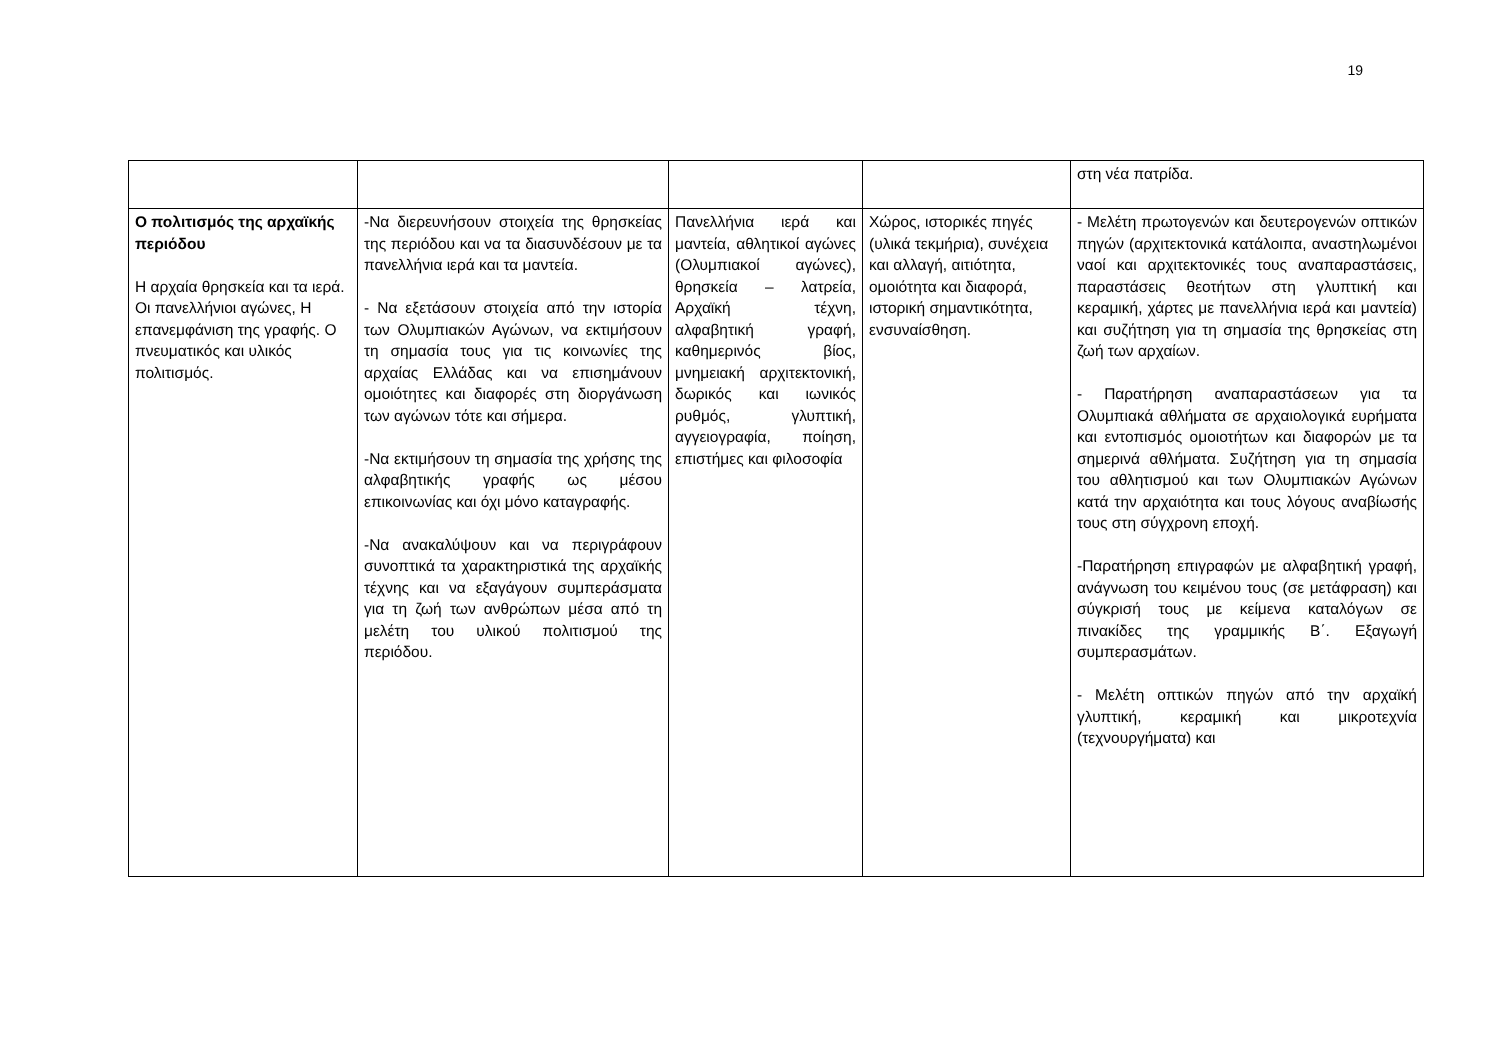19
| | | | | στη νέα πατρίδα. |
| Ο πολιτισμός της αρχαϊκής περιόδου Η αρχαία θρησκεία και τα ιερά. Οι πανελλήνιοι αγώνες, Η επανεμφάνιση της γραφής. Ο πνευματικός και υλικός πολιτισμός. | -Να διερευνήσουν στοιχεία της θρησκείας της περιόδου και να τα διασυνδέσουν με τα πανελλήνια ιερά και τα μαντεία. - Να εξετάσουν στοιχεία από την ιστορία των Ολυμπιακών Αγώνων, να εκτιμήσουν τη σημασία τους για τις κοινωνίες της αρχαίας Ελλάδας και να επισημάνουν ομοιότητες και διαφορές στη διοργάνωση των αγώνων τότε και σήμερα. -Να εκτιμήσουν τη σημασία της χρήσης της αλφαβητικής γραφής ως μέσου επικοινωνίας και όχι μόνο καταγραφής. -Να ανακαλύψουν και να περιγράφουν συνοπτικά τα χαρακτηριστικά της αρχαϊκής τέχνης και να εξαγάγουν συμπεράσματα για τη ζωή των ανθρώπων μέσα από τη μελέτη του υλικού πολιτισμού της περιόδου. | Πανελλήνια ιερά και μαντεία, αθλητικοί αγώνες (Ολυμπιακοί αγώνες), θρησκεία – λατρεία, Αρχαϊκή τέχνη, αλφαβητική γραφή, καθημερινός βίος, μνημειακή αρχιτεκτονική, δωρικός και ιωνικός ρυθμός, γλυπτική, αγγειογραφία, ποίηση, επιστήμες και φιλοσοφία | Χώρος, ιστορικές πηγές (υλικά τεκμήρια), συνέχεια και αλλαγή, αιτιότητα, ομοιότητα και διαφορά, ιστορική σημαντικότητα, ενσυναίσθηση. | - Μελέτη πρωτογενών και δευτερογενών οπτικών πηγών (αρχιτεκτονικά κατάλοιπα, αναστηλωμένοι ναοί και αρχιτεκτονικές τους αναπαραστάσεις, παραστάσεις θεοτήτων στη γλυπτική και κεραμική, χάρτες με πανελλήνια ιερά και μαντεία) και συζήτηση για τη σημασία της θρησκείας στη ζωή των αρχαίων. - Παρατήρηση αναπαραστάσεων για τα Ολυμπιακά αθλήματα σε αρχαιολογικά ευρήματα και εντοπισμός ομοιοτήτων και διαφορών με τα σημερινά αθλήματα. Συζήτηση για τη σημασία του αθλητισμού και των Ολυμπιακών Αγώνων κατά την αρχαιότητα και τους λόγους αναβίωσής τους στη σύγχρονη εποχή. -Παρατήρηση επιγραφών με αλφαβητική γραφή, ανάγνωση του κειμένου τους (σε μετάφραση) και σύγκρισή τους με κείμενα καταλόγων σε πινακίδες της γραμμικής Β΄. Εξαγωγή συμπερασμάτων. - Μελέτη οπτικών πηγών από την αρχαϊκή γλυπτική, κεραμική και μικροτεχνία (τεχνουργήματα) και |